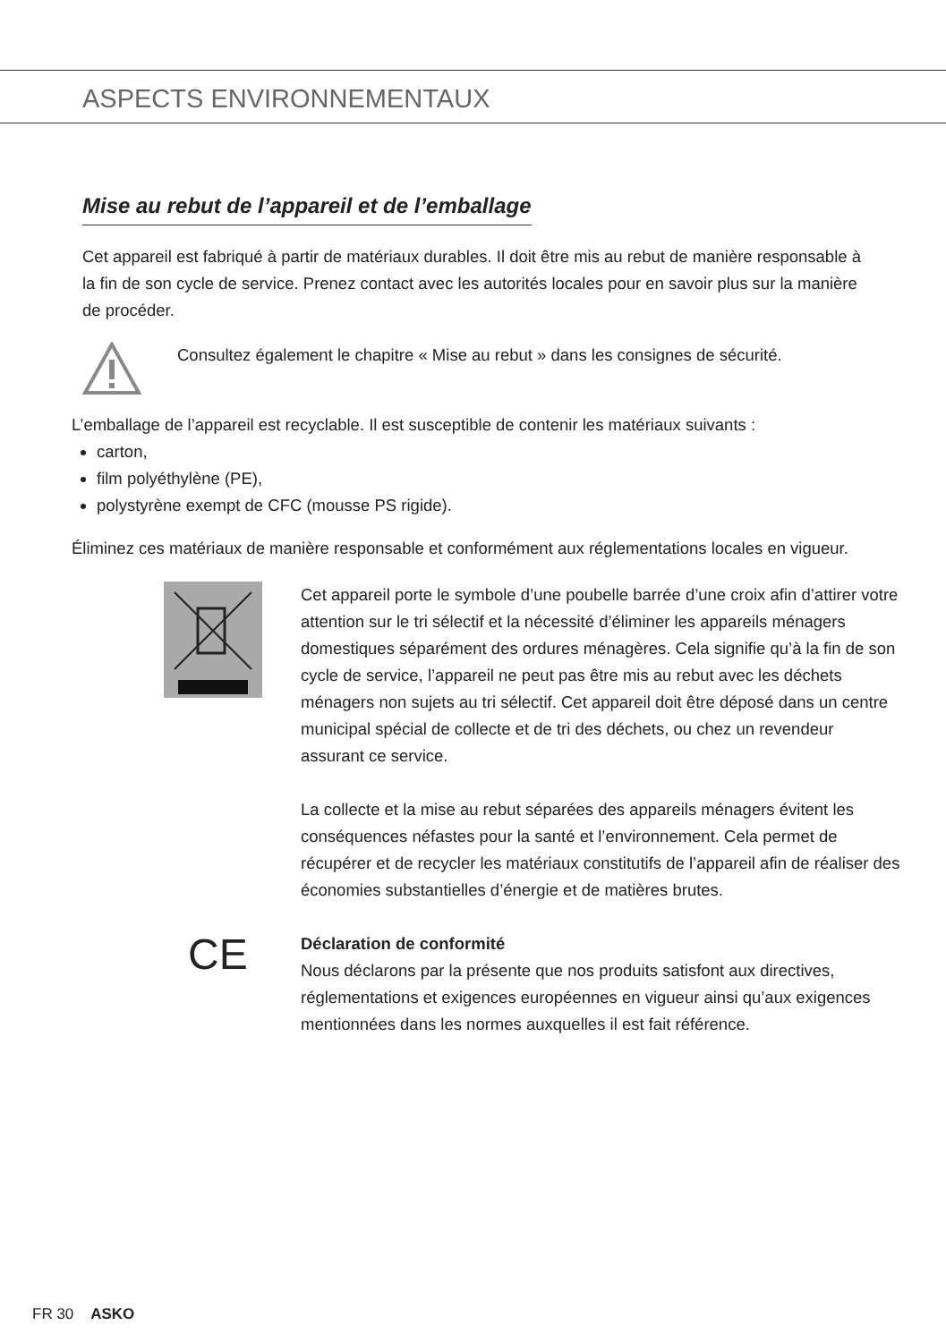ASPECTS ENVIRONNEMENTAUX
Mise au rebut de l’appareil et de l’emballage
Cet appareil est fabriqué à partir de matériaux durables. Il doit être mis au rebut de manière responsable à la fin de son cycle de service. Prenez contact avec les autorités locales pour en savoir plus sur la manière de procéder.
Consultez également le chapitre « Mise au rebut » dans les consignes de sécurité.
L’emballage de l’appareil est recyclable. Il est susceptible de contenir les matériaux suivants :
carton,
film polyéthylène (PE),
polystyrène exempt de CFC (mousse PS rigide).
Éliminez ces matériaux de manière responsable et conformément aux réglementations locales en vigueur.
Cet appareil porte le symbole d’une poubelle barrée d’une croix afin d’attirer votre attention sur le tri sélectif et la nécessité d’éliminer les appareils ménagers domestiques séparément des ordures ménagères. Cela signifie qu’à la fin de son cycle de service, l’appareil ne peut pas être mis au rebut avec les déchets ménagers non sujets au tri sélectif. Cet appareil doit être déposé dans un centre municipal spécial de collecte et de tri des déchets, ou chez un revendeur assurant ce service.
La collecte et la mise au rebut séparées des appareils ménagers évitent les conséquences néfastes pour la santé et l’environnement. Cela permet de récupérer et de recycler les matériaux constitutifs de l’appareil afin de réaliser des économies substantielles d’énergie et de matières brutes.
CE
Déclaration de conformité
Nous déclarons par la présente que nos produits satisfont aux directives, réglementations et exigences européennes en vigueur ainsi qu’aux exigences mentionnées dans les normes auxquelles il est fait référence.
FR 30 ASKO